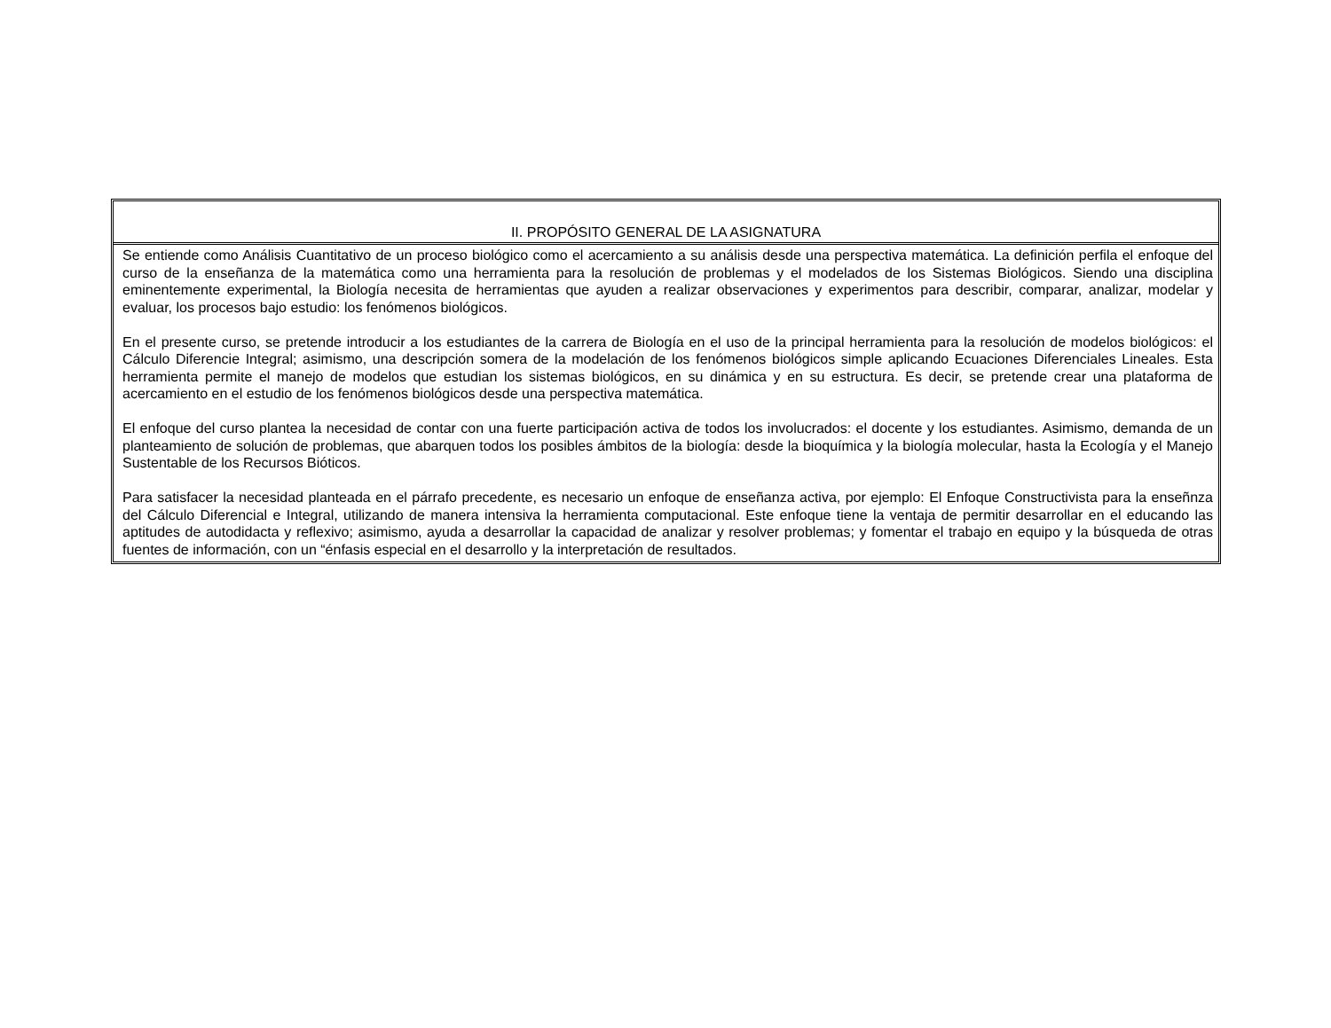| II. PROPÓSITO GENERAL DE LA ASIGNATURA |
| --- |
| Se entiende como Análisis Cuantitativo de un proceso biológico como el acercamiento a su análisis desde una perspectiva matemática. La definición perfila el enfoque del curso de la enseñanza de la matemática como una herramienta para la resolución de problemas y el modelados de los Sistemas Biológicos. Siendo una disciplina eminentemente experimental, la Biología necesita de herramientas que ayuden a realizar observaciones y experimentos para describir, comparar, analizar, modelar y evaluar, los procesos bajo estudio: los fenómenos biológicos. En el presente curso, se pretende introducir a los estudiantes de la carrera de Biología en el uso de la principal herramienta para la resolución de modelos biológicos: el Cálculo Diferencie Integral; asimismo, una descripción somera de la modelación de los fenómenos biológicos simple aplicando Ecuaciones Diferenciales Lineales. Esta herramienta permite el manejo de modelos que estudian los sistemas biológicos, en su dinámica y en su estructura. Es decir, se pretende crear una plataforma de acercamiento en el estudio de los fenómenos biológicos desde una perspectiva matemática. El enfoque del curso plantea la necesidad de contar con una fuerte participación activa de todos los involucrados: el docente y los estudiantes. Asimismo, demanda de un planteamiento de solución de problemas, que abarquen todos los posibles ámbitos de la biología: desde la bioquímica y la biología molecular, hasta la Ecología y el Manejo Sustentable de los Recursos Bióticos. Para satisfacer la necesidad planteada en el párrafo precedente, es necesario un enfoque de enseñanza activa, por ejemplo: El Enfoque Constructivista para la enseñnza del Cálculo Diferencial e Integral, utilizando de manera intensiva la herramienta computacional. Este enfoque tiene la ventaja de permitir desarrollar en el educando las aptitudes de autodidacta y reflexivo; asimismo, ayuda a desarrollar la capacidad de analizar y resolver problemas; y fomentar el trabajo en equipo y la búsqueda de otras fuentes de información, con un “énfasis especial en el desarrollo y la interpretación de resultados. |